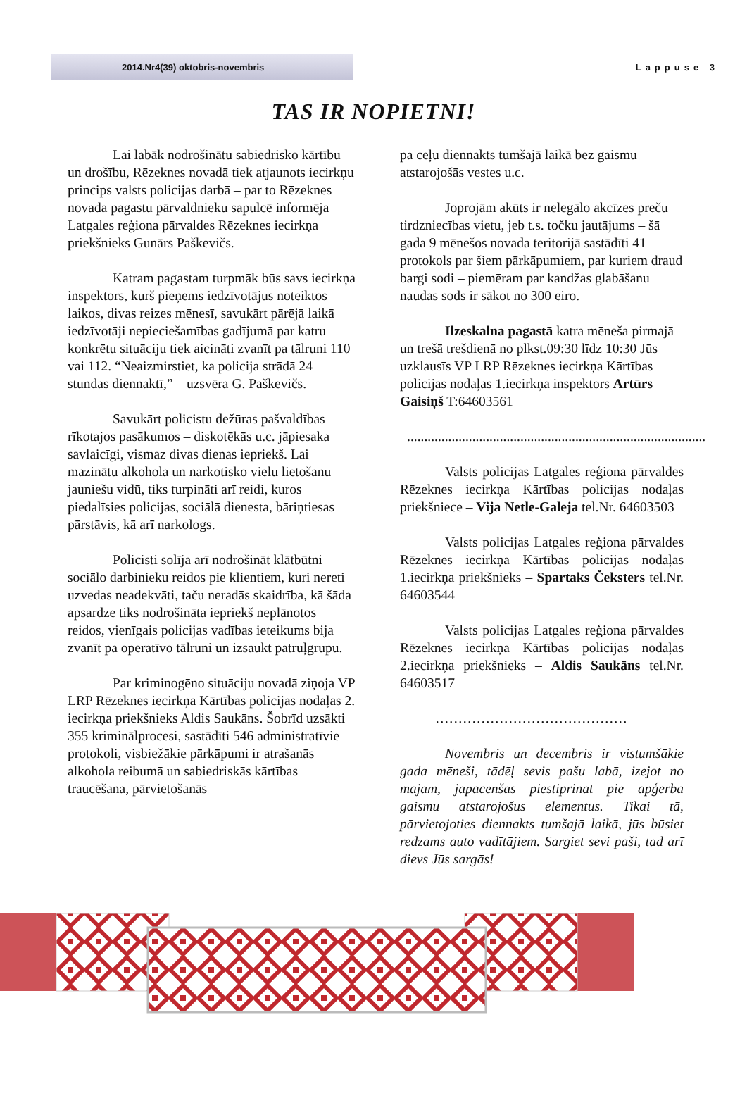2014.Nr4(39) oktobris-novembris
Lappuse 3
TAS IR NOPIETNI!
Lai labāk nodrošinātu sabiedrisko kārtību un drošību, Rēzeknes novadā tiek atjaunots iecirkņu princips valsts policijas darbā – par to Rēzeknes novada pagastu pārvaldnieku sapulcē informēja Latgales reģiona pārvaldes Rēzeknes iecirkņa priekšnieks Gunārs Paškevičs.
Katram pagastam turpmāk būs savs iecirkņa inspektors, kurš pieņems iedzīvotājus noteiktos laikos, divas reizes mēnesī, savukārt pārējā laikā iedzīvotāji nepieciešamības gadījumā par katru konkrētu situāciju tiek aicināti zvanīt pa tālruni 110 vai 112. “Neaizmirstiet, ka policija strādā 24 stundas diennaktī,” – uzsvēra G. Paškevičs.
Savukārt policistu dežūras pašvaldības rīkotajos pasākumos – diskotēkās u.c. jāpiesaka savlaicīgi, vismaz divas dienas iepriekš. Lai mazinātu alkohola un narkotisko vielu lietošanu jauniešu vidū, tiks turpināti arī reidi, kuros piedalīsies policijas, sociālā dienesta, bāriņtiesas pārstāvis, kā arī narkologs.
Policisti solīja arī nodrošināt klātbūtni sociālo darbinieku reidos pie klientiem, kuri nereti uzvedas neadekvāti, taču neradās skaidrība, kā šāda apsardze tiks nodrošināta iepriekš neplānotos reidos, vienīgais policijas vadības ieteikums bija zvanīt pa operatīvo tālruni un izsaukt patruļgrupu.
Par kriminogēno situāciju novadā ziņoja VP LRP Rēzeknes iecirkņa Kārtības policijas nodaļas 2. iecirkņa priekšnieks Aldis Saukāns. Šobrīd uzsākti 355 kriminālprocesi, sastādīti 546 administratīvie protokoli, visbiežākie pārkāpumi ir atrašanās alkohola reibumā un sabiedriskās kārtības traucēšana, pārvietošanās
pa ceļu diennakts tumšajā laikā bez gaismu atstarojošās vestes u.c.
Joprojām akūts ir nelegālo akcīzes preču tirdzniecības vietu, jeb t.s. točku jautājums – šā gada 9 mēnešos novada teritorijā sastādīti 41 protokols par šiem pārkāpumiem, par kuriem draud bargi sodi – piemēram par kandžas glabāšanu naudas sods ir sākot no 300 eiro.
Ilzeskalna pagastā katra mēneša pirmajā un trešā trešdienā no plkst.09:30 līdz 10:30 Jūs uzklausīs VP LRP Rēzeknes iecirkņa Kārtības policijas nodaļas 1.iecirkņa inspektors Artūrs Gaisiņš T:64603561
.......................................................................................
Valsts policijas Latgales reģiona pārvaldes Rēzeknes iecirkņa Kārtības policijas nodaļas priekšniece – Vija Netle-Galeja tel.Nr. 64603503
Valsts policijas Latgales reģiona pārvaldes Rēzeknes iecirkņa Kārtības policijas nodaļas 1.iecirkņa priekšnieks – Spartaks Čeksters tel.Nr. 64603544
Valsts policijas Latgales reģiona pārvaldes Rēzeknes iecirkņa Kārtības policijas nodaļas 2.iecirkņa priekšnieks – Aldis Saukāns tel.Nr. 64603517
……………………………………
Novembris un decembris ir vistumšākie gada mēneši, tādēļ sevis pašu labā, izejot no mājām, jāpacenšas piestiprināt pie apģērba gaismu atstarojošus elementus. Tikai tā, pārvietojoties diennakts tumšajā laikā, jūs būsiet redzams auto vadītājiem. Sargiet sevi paši, tad arī dievs Jūs sargās!